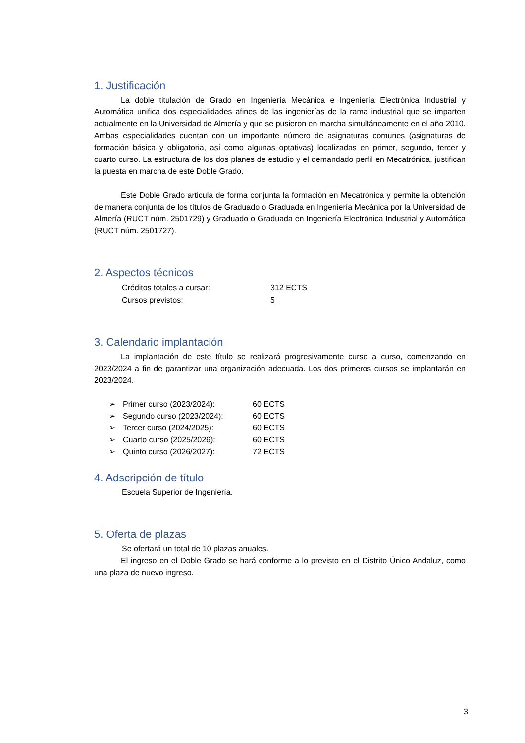1. Justificación
La doble titulación de Grado en Ingeniería Mecánica e Ingeniería Electrónica Industrial y Automática unifica dos especialidades afines de las ingenierías de la rama industrial que se imparten actualmente en la Universidad de Almería y que se pusieron en marcha simultáneamente en el año 2010. Ambas especialidades cuentan con un importante número de asignaturas comunes (asignaturas de formación básica y obligatoria, así como algunas optativas) localizadas en primer, segundo, tercer y cuarto curso. La estructura de los dos planes de estudio y el demandado perfil en Mecatrónica, justifican la puesta en marcha de este Doble Grado.
Este Doble Grado articula de forma conjunta la formación en Mecatrónica y permite la obtención de manera conjunta de los títulos de Graduado o Graduada en Ingeniería Mecánica por la Universidad de Almería (RUCT núm. 2501729) y Graduado o Graduada en Ingeniería Electrónica Industrial y Automática (RUCT núm. 2501727).
2. Aspectos técnicos
Créditos totales a cursar: 312 ECTS
Cursos previstos: 5
3. Calendario implantación
La implantación de este título se realizará progresivamente curso a curso, comenzando en 2023/2024 a fin de garantizar una organización adecuada. Los dos primeros cursos se implantarán en 2023/2024.
➢ Primer curso (2023/2024): 60 ECTS
➢ Segundo curso (2023/2024): 60 ECTS
➢ Tercer curso (2024/2025): 60 ECTS
➢ Cuarto curso (2025/2026): 60 ECTS
➢ Quinto curso (2026/2027): 72 ECTS
4. Adscripción de título
Escuela Superior de Ingeniería.
5. Oferta de plazas
Se ofertará un total de 10 plazas anuales.
El ingreso en el Doble Grado se hará conforme a lo previsto en el Distrito Único Andaluz, como una plaza de nuevo ingreso.
3